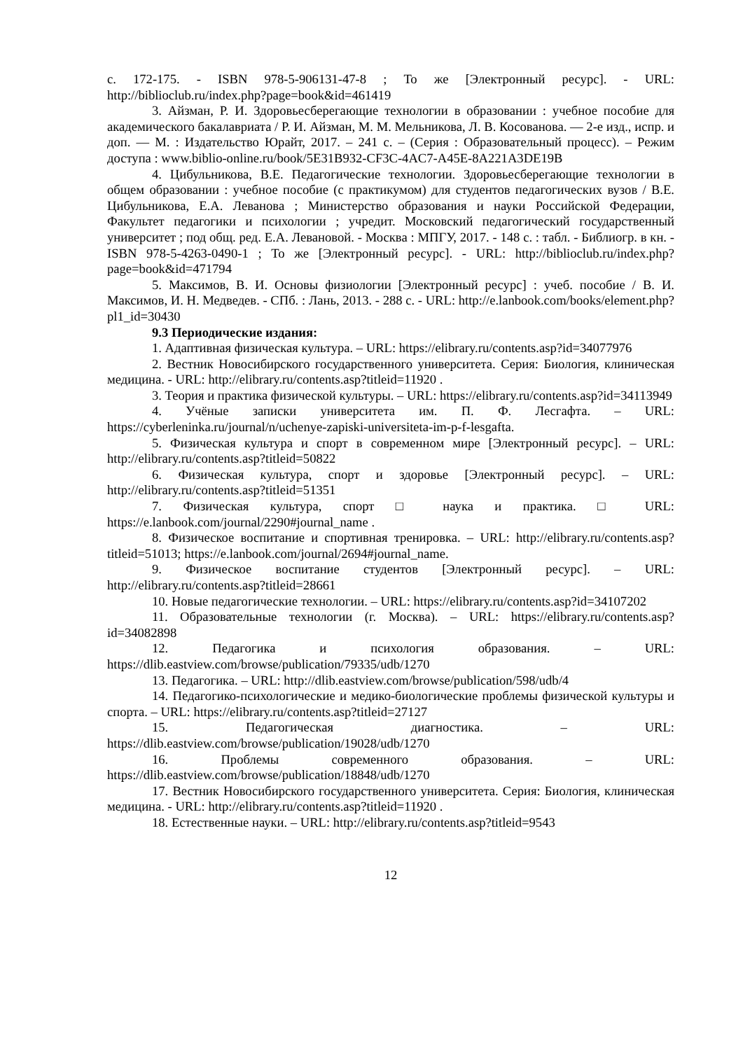с. 172-175. - ISBN 978-5-906131-47-8 ; То же [Электронный ресурс]. - URL: http://biblioclub.ru/index.php?page=book&id=461419
3. Айзман, Р. И. Здоровьесберегающие технологии в образовании : учебное пособие для академического бакалавриата / Р. И. Айзман, М. М. Мельникова, Л. В. Косованова. — 2-е изд., испр. и доп. — М. : Издательство Юрайт, 2017. – 241 с. – (Серия : Образовательный процесс). – Режим доступа : www.biblio-online.ru/book/5E31B932-CF3C-4AC7-A45E-8A221A3DE19B
4. Цибульникова, В.Е. Педагогические технологии. Здоровьесберегающие технологии в общем образовании : учебное пособие (с практикумом) для студентов педагогических вузов / В.Е. Цибульникова, Е.А. Леванова ; Министерство образования и науки Российской Федерации, Факультет педагогики и психологии ; учредит. Московский педагогический государственный университет ; под общ. ред. Е.А. Левановой. - Москва : МПГУ, 2017. - 148 с. : табл. - Библиогр. в кн. - ISBN 978-5-4263-0490-1 ; То же [Электронный ресурс]. - URL: http://biblioclub.ru/index.php?page=book&id=471794
5. Максимов, В. И. Основы физиологии [Электронный ресурс] : учеб. пособие / В. И. Максимов, И. Н. Медведев. - СПб. : Лань, 2013. - 288 с. - URL: http://e.lanbook.com/books/element.php?pl1_id=30430
9.3 Периодические издания:
1. Адаптивная физическая культура. – URL: https://elibrary.ru/contents.asp?id=34077976
2. Вестник Новосибирского государственного университета. Серия: Биология, клиническая медицина. - URL: http://elibrary.ru/contents.asp?titleid=11920 .
3. Теория и практика физической культуры. – URL: https://elibrary.ru/contents.asp?id=34113949
4. Учёные записки университета им. П. Ф. Лесгафта. – URL: https://cyberleninka.ru/journal/n/uchenye-zapiski-universiteta-im-p-f-lesgafta.
5. Физическая культура и спорт в современном мире [Электронный ресурс]. – URL: http://elibrary.ru/contents.asp?titleid=50822
6. Физическая культура, спорт и здоровье [Электронный ресурс]. – URL: http://elibrary.ru/contents.asp?titleid=51351
7. Физическая культура, спорт □ наука и практика. □ URL: https://e.lanbook.com/journal/2290#journal_name .
8. Физическое воспитание и спортивная тренировка. – URL: http://elibrary.ru/contents.asp?titleid=51013; https://e.lanbook.com/journal/2694#journal_name.
9. Физическое воспитание студентов [Электронный ресурс]. – URL: http://elibrary.ru/contents.asp?titleid=28661
10. Новые педагогические технологии. – URL: https://elibrary.ru/contents.asp?id=34107202
11. Образовательные технологии (г. Москва). – URL: https://elibrary.ru/contents.asp?id=34082898
12. Педагогика и психология образования. – URL: https://dlib.eastview.com/browse/publication/79335/udb/1270
13. Педагогика. – URL: http://dlib.eastview.com/browse/publication/598/udb/4
14. Педагогико-психологические и медико-биологические проблемы физической культуры и спорта. – URL: https://elibrary.ru/contents.asp?titleid=27127
15. Педагогическая диагностика. – URL: https://dlib.eastview.com/browse/publication/19028/udb/1270
16. Проблемы современного образования. – URL: https://dlib.eastview.com/browse/publication/18848/udb/1270
17. Вестник Новосибирского государственного университета. Серия: Биология, клиническая медицина. - URL: http://elibrary.ru/contents.asp?titleid=11920 .
18. Естественные науки. – URL: http://elibrary.ru/contents.asp?titleid=9543
12